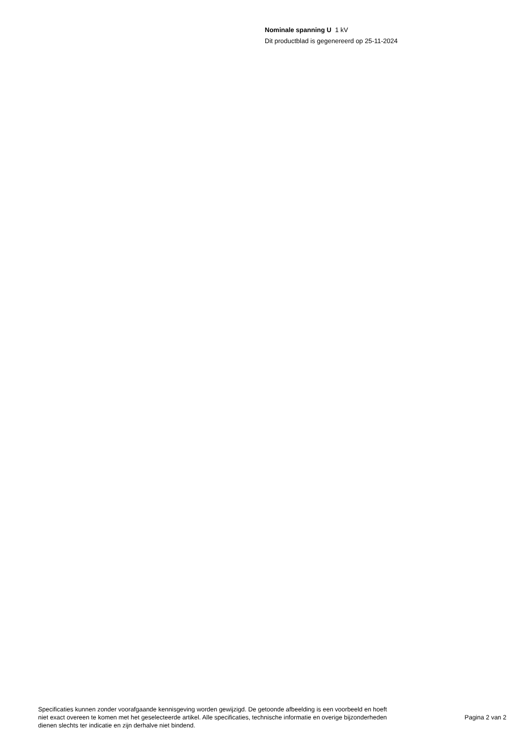Nominale spanning U 1 kV
Dit productblad is gegenereerd op 25-11-2024
Specificaties kunnen zonder voorafgaande kennisgeving worden gewijzigd. De getoonde afbeelding is een voorbeeld en hoeft niet exact overeen te komen met het geselecteerde artikel. Alle specificaties, technische informatie en overige bijzonderheden dienen slechts ter indicatie en zijn derhalve niet bindend.
Pagina 2 van 2